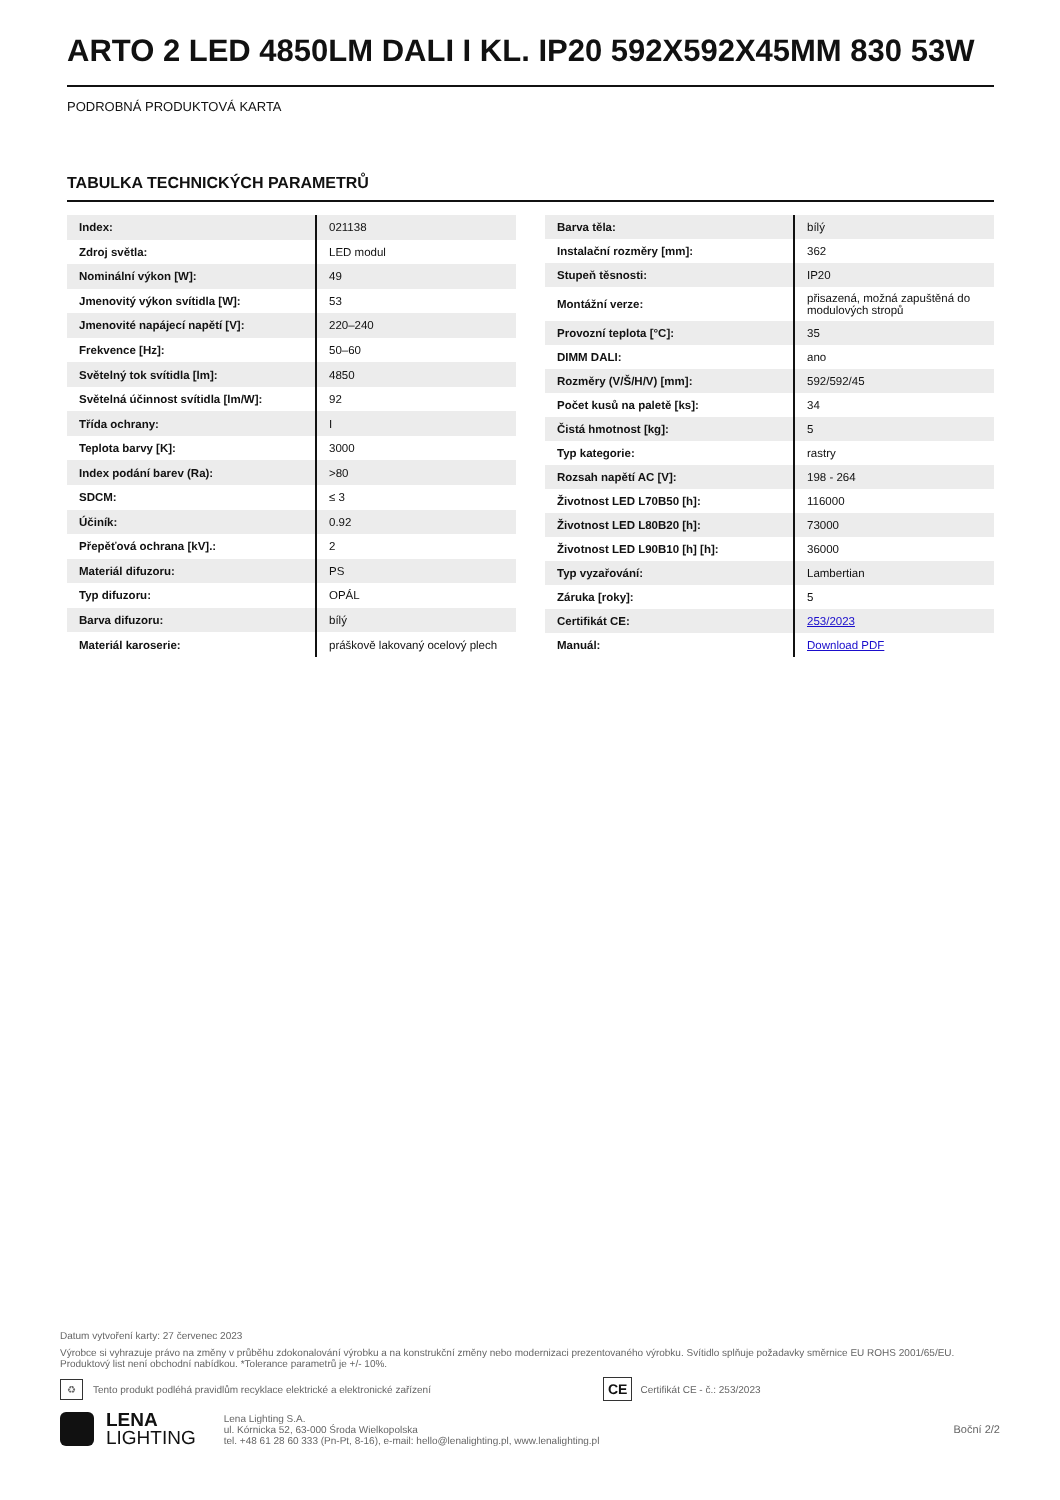ARTO 2 LED 4850LM DALI I KL. IP20 592X592X45MM 830 53W
PODROBNÁ PRODUKTOVÁ KARTA
TABULKA TECHNICKÝCH PARAMETRŮ
| Index: | 021138 |
| Zdroj světla: | LED modul |
| Nominální výkon [W]: | 49 |
| Jmenovitý výkon svítidla [W]: | 53 |
| Jmenovité napájecí napětí [V]: | 220–240 |
| Frekvence [Hz]: | 50–60 |
| Světelný tok svítidla [lm]: | 4850 |
| Světelná účinnost svítidla [lm/W]: | 92 |
| Třída ochrany: | I |
| Teplota barvy [K]: | 3000 |
| Index podání barev (Ra): | >80 |
| SDCM: | ≤ 3 |
| Účiník: | 0.92 |
| Přepěťová ochrana [kV].: | 2 |
| Materiál difuzoru: | PS |
| Typ difuzoru: | OPÁL |
| Barva difuzoru: | bílý |
| Materiál karoserie: | práškově lakovaný ocelový plech |
| Barva těla: | bílý |
| Instalační rozměry [mm]: | 362 |
| Stupeň těsnosti: | IP20 |
| Montážní verze: | přisazená, možná zapuštěná do modulových stropů |
| Provozní teplota [°C]: | 35 |
| DIMM DALI: | ano |
| Rozměry (V/Š/H/V) [mm]: | 592/592/45 |
| Počet kusů na paletě [ks]: | 34 |
| Čistá hmotnost [kg]: | 5 |
| Typ kategorie: | rastry |
| Rozsah napětí AC [V]: | 198 - 264 |
| Životnost LED L70B50 [h]: | 116000 |
| Životnost LED L80B20 [h]: | 73000 |
| Životnost LED L90B10 [h] [h]: | 36000 |
| Typ vyzařování: | Lambertian |
| Záruka [roky]: | 5 |
| Certifikát CE: | 253/2023 |
| Manuál: | Download PDF |
Datum vytvoření karty: 27 červenec 2023
Výrobce si vyhrazuje právo na změny v průběhu zdokonalování výrobku a na konstrukční změny nebo modernizaci prezentovaného výrobku. Svítidlo splňuje požadavky směrnice EU ROHS 2001/65/EU. Produktový list není obchodní nabídkou. *Tolerance parametrů je +/- 10%.
♻ Tento produkt podléhá pravidlům recyklace elektrické a elektronické zařízení CE Certifikát CE - č.: 253/2023
LENA
LIGHTING
Lena Lighting S.A.
ul. Kórnicka 52, 63-000 Środa Wielkopolska
tel. +48 61 28 60 333 (Pn-Pt, 8-16), e-mail: hello@lenalighting.pl, www.lenalighting.pl
Boční 2/2